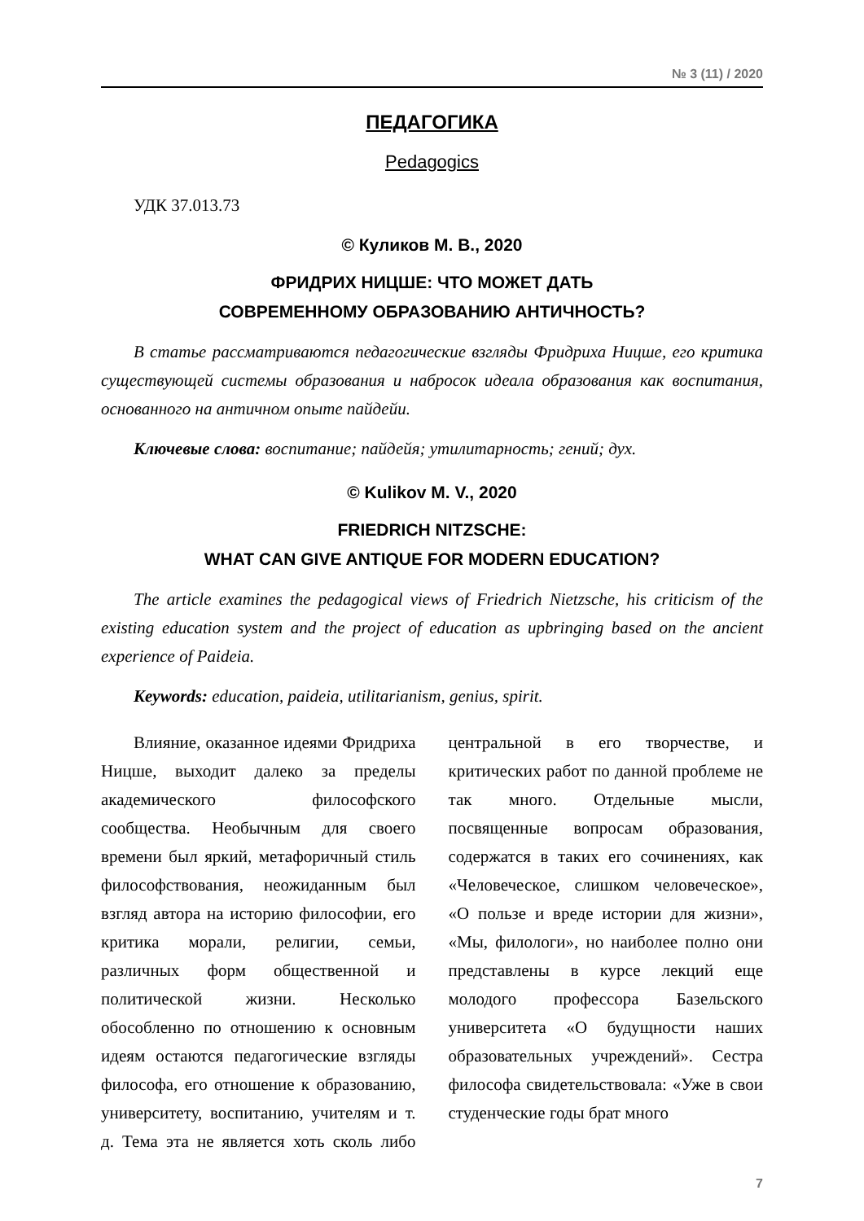№ 3 (11) / 2020
ПЕДАГОГИКА
Pedagogics
УДК 37.013.73
© Куликов М. В., 2020
ФРИДРИХ НИЦШЕ: ЧТО МОЖЕТ ДАТЬ
СОВРЕМЕННОМУ ОБРАЗОВАНИЮ АНТИЧНОСТЬ?
В статье рассматриваются педагогические взгляды Фридриха Ницше, его критика существующей системы образования и набросок идеала образования как воспитания, основанного на античном опыте пайдейи.
Ключевые слова: воспитание; пайдейя; утилитарность; гений; дух.
© Kulikov M. V., 2020
FRIEDRICH NITZSCHE:
WHAT CAN GIVE ANTIQUE FOR MODERN EDUCATION?
The article examines the pedagogical views of Friedrich Nietzsche, his criticism of the existing education system and the project of education as upbringing based on the ancient experience of Paideia.
Keywords: education, paideia, utilitarianism, genius, spirit.
Влияние, оказанное идеями Фридриха Ницше, выходит далеко за пределы академического философского сообщества. Необычным для своего времени был яркий, метафоричный стиль философствования, неожиданным был взгляд автора на историю философии, его критика морали, религии, семьи, различных форм общественной и политической жизни. Несколько обособленно по отношению к основным идеям остаются педагогические взгляды философа, его отношение к образованию, университету, воспитанию, учителям и т. д. Тема эта не является хоть сколь либо центральной в его творчестве, и критических работ по данной проблеме не так много. Отдельные мысли, посвященные вопросам образования, содержатся в таких его сочинениях, как «Человеческое, слишком человеческое», «О пользе и вреде истории для жизни», «Мы, филологи», но наиболее полно они представлены в курсе лекций еще молодого профессора Базельского университета «О будущности наших образовательных учреждений». Сестра философа свидетельствовала: «Уже в свои студенческие годы брат много
7